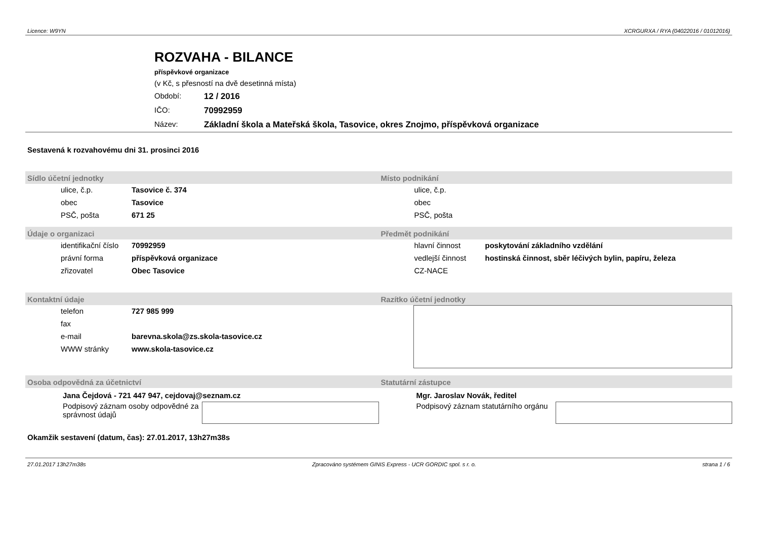Licence: W9YN XCRGURXA / RYA (04022016 / 01012016)
ROZVAHA - BILANCE
příspěvkové organizace
(v Kč, s přesností na dvě desetinná místa)
Období: 12 / 2016
IČO: 70992959
Název: Základní škola a Mateřská škola, Tasovice, okres Znojmo, příspěvková organizace
Sestavená k rozvahovému dni 31. prosinci 2016
Sídlo účetní jednotky
| ulice, č.p. | Tasovice č. 374 |
| obec | Tasovice |
| PSČ, pošta | 671 25 |
Místo podnikání
| ulice, č.p. | |
| obec | |
| PSČ, pošta | |
Údaje o organizaci
| identifikační číslo | 70992959 |
| právní forma | příspěvková organizace |
| zřizovatel | Obec Tasovice |
Předmět podnikání
| hlavní činnost | poskytování základního vzdělání |
| vedlejší činnost | hostinská činnost, sběr léčivých bylin, papíru, železa |
| CZ-NACE | |
Kontaktní údaje
| telefon | 727 985 999 |
| fax | |
| e-mail | barevna.skola@zs.skola-tasovice.cz |
| WWW stránky | www.skola-tasovice.cz |
Razítko účetní jednotky
Osoba odpovědná za účetnictví
Jana Čejdová - 721 447 947, cejdovaj@seznam.cz
Podpisový záznam osoby odpovědné za správnost údajů
Statutární zástupce
Mgr. Jaroslav Novák, ředitel
Podpisový záznam statutárního orgánu
Okamžik sestavení (datum, čas): 27.01.2017, 13h27m38s
27.01.2017 13h27m38s Zpracováno systémem GINIS Express - UCR GORDIC spol. s r. o. strana 1 / 6